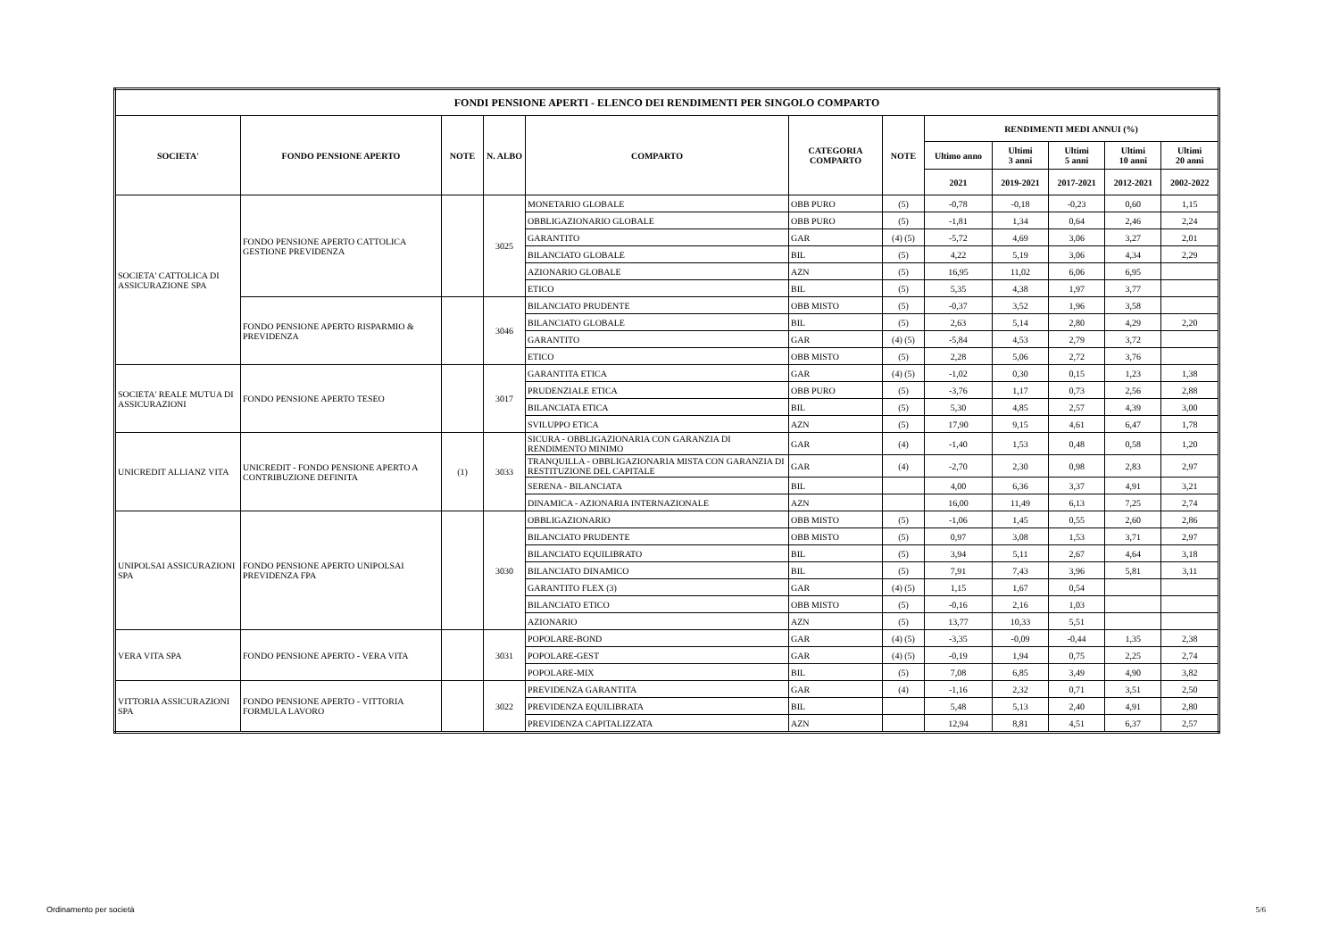| FONDI PENSIONE APERTI - ELENCO DEI RENDIMENTI PER SINGOLO COMPARTO | | | | | | | | | | | |
| --- | --- | --- | --- | --- | --- | --- | --- | --- | --- | --- | --- |
| SOCIETA' | FONDO PENSIONE APERTO | NOTE | N. ALBO | COMPARTO | CATEGORIA COMPARTO | NOTE | RENDIMENTI MEDI ANNUI (%) | | | | |
| | | | | | | | Ultimo anno | Ultimi 3 anni | Ultimi 5 anni | Ultimi 10 anni | Ultimi 20 anni |
| | | | | | | | 2021 | 2019-2021 | 2017-2021 | 2012-2021 | 2002-2022 |
| SOCIETA' CATTOLICA DI ASSICURAZIONE SPA | FONDO PENSIONE APERTO CATTOLICA GESTIONE PREVIDENZA | | 3025 | MONETARIO GLOBALE | OBB PURO | (5) | -0,78 | -0,18 | -0,23 | 0,60 | 1,15 |
| | | | | OBBLIGAZIONARIO GLOBALE | OBB PURO | (5) | -1,81 | 1,34 | 0,64 | 2,46 | 2,24 |
| | | | | GARANTITO | GAR | (4) (5) | -5,72 | 4,69 | 3,06 | 3,27 | 2,01 |
| | | | | BILANCIATO GLOBALE | BIL | (5) | 4,22 | 5,19 | 3,06 | 4,34 | 2,29 |
| | | | | AZIONARIO GLOBALE | AZN | (5) | 16,95 | 11,02 | 6,06 | 6,95 | |
| | | | | ETICO | BIL | (5) | 5,35 | 4,38 | 1,97 | 3,77 | |
| | FONDO PENSIONE APERTO RISPARMIO & PREVIDENZA | | 3046 | BILANCIATO PRUDENTE | OBB MISTO | (5) | -0,37 | 3,52 | 1,96 | 3,58 | |
| | | | | BILANCIATO GLOBALE | BIL | (5) | 2,63 | 5,14 | 2,80 | 4,29 | 2,20 |
| | | | | GARANTITO | GAR | (4) (5) | -5,84 | 4,53 | 2,79 | 3,72 | |
| | | | | ETICO | OBB MISTO | (5) | 2,28 | 5,06 | 2,72 | 3,76 | |
| SOCIETA' REALE MUTUA DI ASSICURAZIONI | FONDO PENSIONE APERTO TESEO | | 3017 | GARANTITA ETICA | GAR | (4) (5) | -1,02 | 0,30 | 0,15 | 1,23 | 1,38 |
| | | | | PRUDENZIALE ETICA | OBB PURO | (5) | -3,76 | 1,17 | 0,73 | 2,56 | 2,88 |
| | | | | BILANCIATA ETICA | BIL | (5) | 5,30 | 4,85 | 2,57 | 4,39 | 3,00 |
| | | | | SVILUPPO ETICA | AZN | (5) | 17,90 | 9,15 | 4,61 | 6,47 | 1,78 |
| UNICREDIT ALLIANZ VITA | UNICREDIT - FONDO PENSIONE APERTO A CONTRIBUZIONE DEFINITA | (1) | 3033 | SICURA - OBBLIGAZIONARIA CON GARANZIA DI RENDIMENTO MINIMO | GAR | (4) | -1,40 | 1,53 | 0,48 | 0,58 | 1,20 |
| | | | | TRANQUILLA - OBBLIGAZIONARIA MISTA CON GARANZIA DI RESTITUZIONE DEL CAPITALE | GAR | (4) | -2,70 | 2,30 | 0,98 | 2,83 | 2,97 |
| | | | | SERENA - BILANCIATA | BIL | | 4,00 | 6,36 | 3,37 | 4,91 | 3,21 |
| | | | | DINAMICA - AZIONARIA INTERNAZIONALE | AZN | | 16,00 | 11,49 | 6,13 | 7,25 | 2,74 |
| UNIPOLSAI ASSICURAZIONI SPA | FONDO PENSIONE APERTO UNIPOLSAI PREVIDENZA FPA | | 3030 | OBBLIGAZIONARIO | OBB MISTO | (5) | -1,06 | 1,45 | 0,55 | 2,60 | 2,86 |
| | | | | BILANCIATO PRUDENTE | OBB MISTO | (5) | 0,97 | 3,08 | 1,53 | 3,71 | 2,97 |
| | | | | BILANCIATO EQUILIBRATO | BIL | (5) | 3,94 | 5,11 | 2,67 | 4,64 | 3,18 |
| | | | | BILANCIATO DINAMICO | BIL | (5) | 7,91 | 7,43 | 3,96 | 5,81 | 3,11 |
| | | | | GARANTITO FLEX (3) | GAR | (4) (5) | 1,15 | 1,67 | 0,54 | | |
| | | | | BILANCIATO ETICO | OBB MISTO | (5) | -0,16 | 2,16 | 1,03 | | |
| | | | | AZIONARIO | AZN | (5) | 13,77 | 10,33 | 5,51 | | |
| VERA VITA SPA | FONDO PENSIONE APERTO - VERA VITA | | 3031 | POPOLARE-BOND | GAR | (4) (5) | -3,35 | -0,09 | -0,44 | 1,35 | 2,38 |
| | | | | POPOLARE-GEST | GAR | (4) (5) | -0,19 | 1,94 | 0,75 | 2,25 | 2,74 |
| | | | | POPOLARE-MIX | BIL | (5) | 7,08 | 6,85 | 3,49 | 4,90 | 3,82 |
| VITTORIA ASSICURAZIONI SPA | FONDO PENSIONE APERTO - VITTORIA FORMULA LAVORO | | 3022 | PREVIDENZA GARANTITA | GAR | (4) | -1,16 | 2,32 | 0,71 | 3,51 | 2,50 |
| | | | | PREVIDENZA EQUILIBRATA | BIL | | 5,48 | 5,13 | 2,40 | 4,91 | 2,80 |
| | | | | PREVIDENZA CAPITALIZZATA | AZN | | 12,94 | 8,81 | 4,51 | 6,37 | 2,57 |
Ordinamento per società 5/6